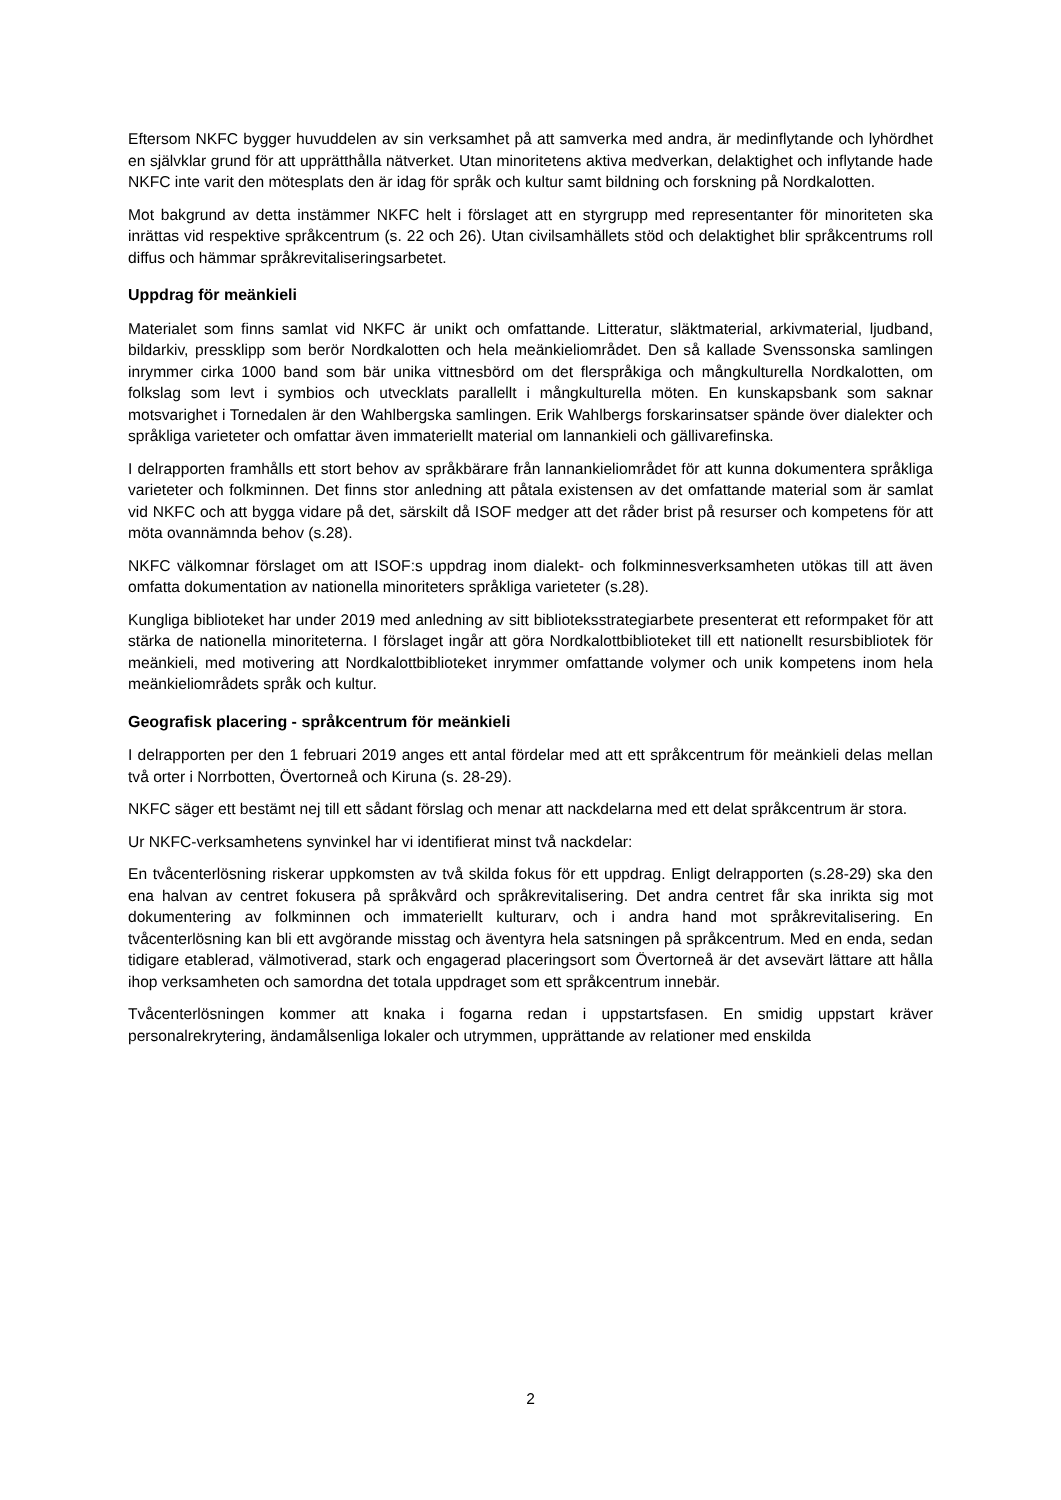Eftersom NKFC bygger huvuddelen av sin verksamhet på att samverka med andra, är medinflytande och lyhördhet en självklar grund för att upprätthålla nätverket. Utan minoritetens aktiva medverkan, delaktighet och inflytande hade NKFC inte varit den mötesplats den är idag för språk och kultur samt bildning och forskning på Nordkalotten.
Mot bakgrund av detta instämmer NKFC helt i förslaget att en styrgrupp med representanter för minoriteten ska inrättas vid respektive språkcentrum (s. 22 och 26). Utan civilsamhällets stöd och delaktighet blir språkcentrums roll diffus och hämmar språkrevitaliseringsarbetet.
Uppdrag för meänkieli
Materialet som finns samlat vid NKFC är unikt och omfattande. Litteratur, släktmaterial, arkivmaterial, ljudband, bildarkiv, pressklipp som berör Nordkalotten och hela meänkieliområdet. Den så kallade Svenssonska samlingen inrymmer cirka 1000 band som bär unika vittnesbörd om det flerspråkiga och mångkulturella Nordkalotten, om folkslag som levt i symbios och utvecklats parallellt i mångkulturella möten. En kunskapsbank som saknar motsvarighet i Tornedalen är den Wahlbergska samlingen. Erik Wahlbergs forskarinsatser spände över dialekter och språkliga varieteter och omfattar även immateriellt material om lannankieli och gällivarefinska.
I delrapporten framhålls ett stort behov av språkbärare från lannankieliområdet för att kunna dokumentera språkliga varieteter och folkminnen. Det finns stor anledning att påtala existensen av det omfattande material som är samlat vid NKFC och att bygga vidare på det, särskilt då ISOF medger att det råder brist på resurser och kompetens för att möta ovannämnda behov (s.28).
NKFC välkomnar förslaget om att ISOF:s uppdrag inom dialekt- och folkminnesverksamheten utökas till att även omfatta dokumentation av nationella minoriteters språkliga varieteter (s.28).
Kungliga biblioteket har under 2019 med anledning av sitt biblioteksstrategiarbete presenterat ett reformpaket för att stärka de nationella minoriteterna. I förslaget ingår att göra Nordkalottbiblioteket till ett nationellt resursbibliotek för meänkieli, med motivering att Nordkalottbiblioteket inrymmer omfattande volymer och unik kompetens inom hela meänkieliområdets språk och kultur.
Geografisk placering - språkcentrum för meänkieli
I delrapporten per den 1 februari 2019 anges ett antal fördelar med att ett språkcentrum för meänkieli delas mellan två orter i Norrbotten, Övertorneå och Kiruna (s. 28-29).
NKFC säger ett bestämt nej till ett sådant förslag och menar att nackdelarna med ett delat språkcentrum är stora.
Ur NKFC-verksamhetens synvinkel har vi identifierat minst två nackdelar:
En tvåcenterlösning riskerar uppkomsten av två skilda fokus för ett uppdrag. Enligt delrapporten (s.28-29) ska den ena halvan av centret fokusera på språkvård och språkrevitalisering. Det andra centret får ska inrikta sig mot dokumentering av folkminnen och immateriellt kulturarv, och i andra hand mot språkrevitalisering. En tvåcenterlösning kan bli ett avgörande misstag och äventyra hela satsningen på språkcentrum. Med en enda, sedan tidigare etablerad, välmotiverad, stark och engagerad placeringsort som Övertorneå är det avsevärt lättare att hålla ihop verksamheten och samordna det totala uppdraget som ett språkcentrum innebär.
Tvåcenterlösningen kommer att knaka i fogarna redan i uppstartsfasen. En smidig uppstart kräver personalrekrytering, ändamålsenliga lokaler och utrymmen, upprättande av relationer med enskilda
2